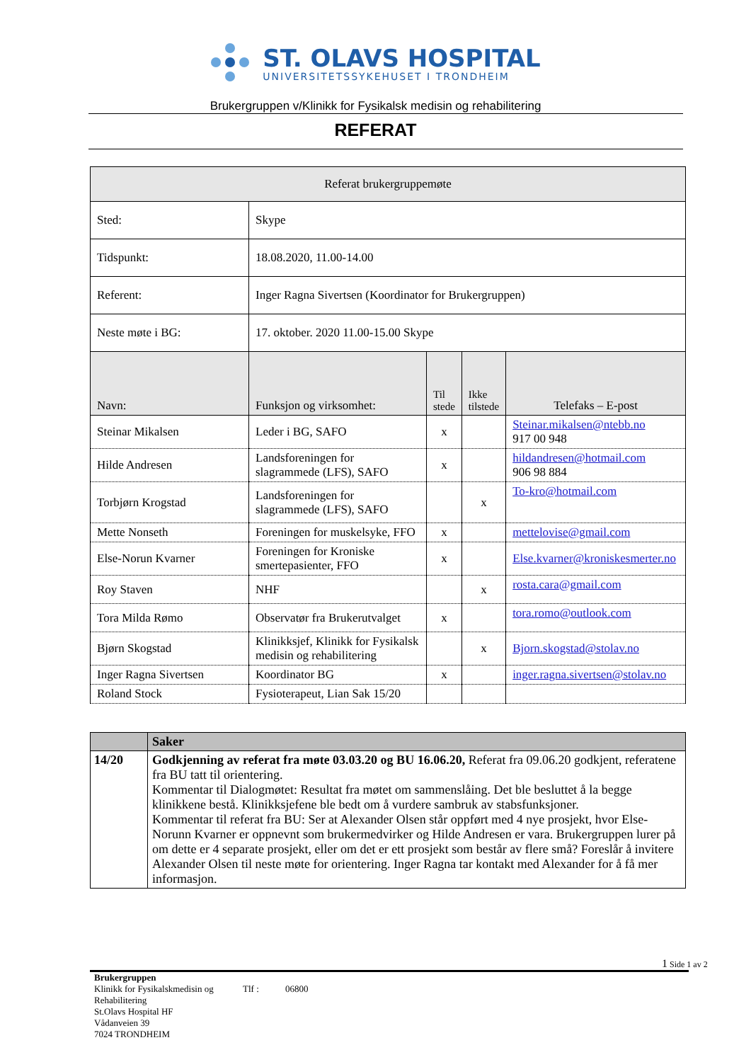ST. OLAVS HOSPITAL
UNIVERSITETSSYKEHUSET I TRONDHEIM
Brukergruppen v/Klinikk for Fysikalsk medisin og rehabilitering
REFERAT
| Referat brukergruppemøte | | | | |
| Sted: | Skype | | | |
| Tidspunkt: | 18.08.2020, 11.00-14.00 | | | |
| Referent: | Inger Ragna Sivertsen (Koordinator for Brukergruppen) | | | |
| Neste møte i BG: | 17. oktober. 2020 11.00-15.00 Skype | | | |
| Navn: | Funksjon og virksomhet: | Til stede | Ikke tilstede | Telefaks – E-post |
| Steinar Mikalsen | Leder i BG, SAFO | x | | Steinar.mikalsen@ntebb.no 917 00 948 |
| Hilde Andresen | Landsforeningen for slagrammede (LFS), SAFO | x | | hildandresen@hotmail.com 906 98 884 |
| Torbjørn Krogstad | Landsforeningen for slagrammede (LFS), SAFO | | x | To-kro@hotmail.com |
| Mette Nonseth | Foreningen for muskelsyke, FFO | x | | mettelovise@gmail.com |
| Else-Norun Kvarner | Foreningen for Kroniske smertepasienter, FFO | x | | Else.kvarner@kroniskesmerter.no |
| Roy Staven | NHF | | x | rosta.cara@gmail.com |
| Tora Milda Rømo | Observatør fra Brukerutvalget | x | | tora.romo@outlook.com |
| Bjørn Skogstad | Klinikksjef, Klinikk for Fysikalsk medisin og rehabilitering | | x | Bjorn.skogstad@stolav.no |
| Inger Ragna Sivertsen | Koordinator BG | x | | inger.ragna.sivertsen@stolav.no |
| Roland Stock | Fysioterapeut, Lian Sak 15/20 | | | |
| | Saker |
| --- | --- |
| 14/20 | Godkjenning av referat fra møte 03.03.20 og BU 16.06.20, Referat fra 09.06.20 godkjent, referatene fra BU tatt til orientering. Kommentar til Dialogmøtet: Resultat fra møtet om sammenslåing. Det ble besluttet å la begge klinikkene bestå. Klinikksjefene ble bedt om å vurdere sambruk av stabsfunksjoner. Kommentar til referat fra BU: Ser at Alexander Olsen står oppført med 4 nye prosjekt, hvor Else-Norunn Kvarner er oppnevnt som brukermedvirker og Hilde Andresen er vara. Brukergruppen lurer på om dette er 4 separate prosjekt, eller om det er ett prosjekt som består av flere små? Foreslår å invitere Alexander Olsen til neste møte for orientering. Inger Ragna tar kontakt med Alexander for å få mer informasjon. |
1 Side 1 av 2
Brukergruppen
Klinikk for Fysikalskmedisin og Rehabilitering Tlf : 06800
St.Olavs Hospital HF
Vådanveien 39
7024 TRONDHEIM